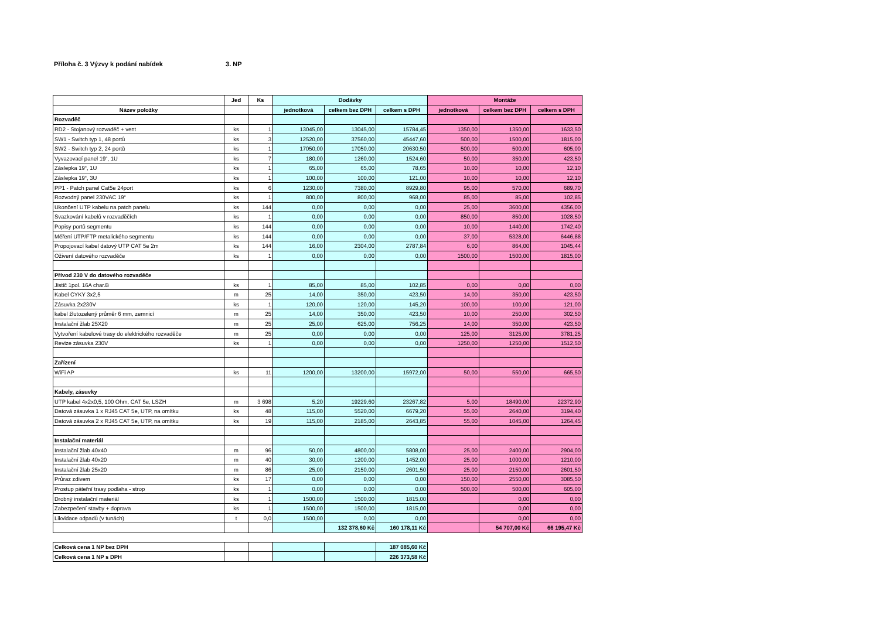Příloha č. 3 Výzvy k podání nabídek 3. NP
| | Jed | Ks | Dodávky | | | Montáže | | |
| --- | --- | --- | --- | --- | --- | --- | --- | --- |
| Název položky | | | jednotková | celkem bez DPH | celkem s DPH | jednotková | celkem bez DPH | celkem s DPH |
| Rozvaděč | | | | | | | | |
| RD2 - Stojanový rozvaděč + vent | ks | 1 | 13045,00 | 13045,00 | 15784,45 | 1350,00 | 1350,00 | 1633,50 |
| SW1 - Switch typ 1, 48 portů | ks | 3 | 12520,00 | 37560,00 | 45447,60 | 500,00 | 1500,00 | 1815,00 |
| SW2 - Switch typ 2, 24 portů | ks | 1 | 17050,00 | 17050,00 | 20630,50 | 500,00 | 500,00 | 605,00 |
| Vyvazovací panel 19“, 1U | ks | 7 | 180,00 | 1260,00 | 1524,60 | 50,00 | 350,00 | 423,50 |
| Záslepka 19“, 1U | ks | 1 | 65,00 | 65,00 | 78,65 | 10,00 | 10,00 | 12,10 |
| Záslepka 19“, 3U | ks | 1 | 100,00 | 100,00 | 121,00 | 10,00 | 10,00 | 12,10 |
| PP1 - Patch panel Cat5e 24port | ks | 6 | 1230,00 | 7380,00 | 8929,80 | 95,00 | 570,00 | 689,70 |
| Rozvodný panel 230VAC 19“ | ks | 1 | 800,00 | 800,00 | 968,00 | 85,00 | 85,00 | 102,85 |
| Ukončení UTP kabelu na patch panelu | ks | 144 | 0,00 | 0,00 | 0,00 | 25,00 | 3600,00 | 4356,00 |
| Svazkování kabelů v rozvaděčích | ks | 1 | 0,00 | 0,00 | 0,00 | 850,00 | 850,00 | 1028,50 |
| Popisy portů segmentu | ks | 144 | 0,00 | 0,00 | 0,00 | 10,00 | 1440,00 | 1742,40 |
| Měření UTP/FTP metalického segmentu | ks | 144 | 0,00 | 0,00 | 0,00 | 37,00 | 5328,00 | 6446,88 |
| Propojovací kabel datový UTP CAT 5e 2m | ks | 144 | 16,00 | 2304,00 | 2787,84 | 6,00 | 864,00 | 1045,44 |
| Oživení datového rozvaděče | ks | 1 | 0,00 | 0,00 | 0,00 | 1500,00 | 1500,00 | 1815,00 |
| Přívod 230 V do datového rozvaděče | | | | | | | | |
| Jistič 1pol. 16A char.B | ks | 1 | 85,00 | 85,00 | 102,85 | 0,00 | 0,00 | 0,00 |
| Kabel CYKY 3x2,5 | m | 25 | 14,00 | 350,00 | 423,50 | 14,00 | 350,00 | 423,50 |
| Zásuvka 2x230V | ks | 1 | 120,00 | 120,00 | 145,20 | 100,00 | 100,00 | 121,00 |
| kabel žlutozelený průměr 6 mm, zemnicí | m | 25 | 14,00 | 350,00 | 423,50 | 10,00 | 250,00 | 302,50 |
| Instalační žlab 25X20 | m | 25 | 25,00 | 625,00 | 756,25 | 14,00 | 350,00 | 423,50 |
| Vytvoření kabelové trasy do elektrického rozvaděče | m | 25 | 0,00 | 0,00 | 0,00 | 125,00 | 3125,00 | 3781,25 |
| Revize zásuvka 230V | ks | 1 | 0,00 | 0,00 | 0,00 | 1250,00 | 1250,00 | 1512,50 |
| Zařízení | | | | | | | | |
| WiFi AP | ks | 11 | 1200,00 | 13200,00 | 15972,00 | 50,00 | 550,00 | 665,50 |
| Kabely, zásuvky | | | | | | | | |
| UTP kabel 4x2x0,5, 100 Ohm, CAT 5e, LSZH | m | 3 698 | 5,20 | 19229,60 | 23267,82 | 5,00 | 18490,00 | 22372,90 |
| Datová zásuvka 1 x RJ45 CAT 5e, UTP, na omítku | ks | 48 | 115,00 | 5520,00 | 6679,20 | 55,00 | 2640,00 | 3194,40 |
| Datová zásuvka 2 x RJ45 CAT 5e, UTP, na omítku | ks | 19 | 115,00 | 2185,00 | 2643,85 | 55,00 | 1045,00 | 1264,45 |
| Instalační materiál | | | | | | | | |
| Instalační žlab 40x40 | m | 96 | 50,00 | 4800,00 | 5808,00 | 25,00 | 2400,00 | 2904,00 |
| Instalační žlab 40x20 | m | 40 | 30,00 | 1200,00 | 1452,00 | 25,00 | 1000,00 | 1210,00 |
| Instalační žlab 25x20 | m | 86 | 25,00 | 2150,00 | 2601,50 | 25,00 | 2150,00 | 2601,50 |
| Průraz zdivem | ks | 17 | 0,00 | 0,00 | 0,00 | 150,00 | 2550,00 | 3085,50 |
| Prostup páteřní trasy podlaha - strop | ks | 1 | 0,00 | 0,00 | 0,00 | 500,00 | 500,00 | 605,00 |
| Drobný instalační materiál | ks | 1 | 1500,00 | 1500,00 | 1815,00 | | 0,00 | 0,00 |
| Zabezpečení stavby + doprava | ks | 1 | 1500,00 | 1500,00 | 1815,00 | | 0,00 | 0,00 |
| Likvidace odpadů (v tunách) | t | 0,0 | 1500,00 | 0,00 | 0,00 | | 0,00 | 0,00 |
| | | | | 132 378,60 Kč | 160 178,11 Kč | | 54 707,00 Kč | 66 195,47 Kč |
| Celková cena 1 NP bez DPH | | | | | 187 085,60 Kč |
| Celková cena 1 NP s DPH | | | | | 226 373,58 Kč |